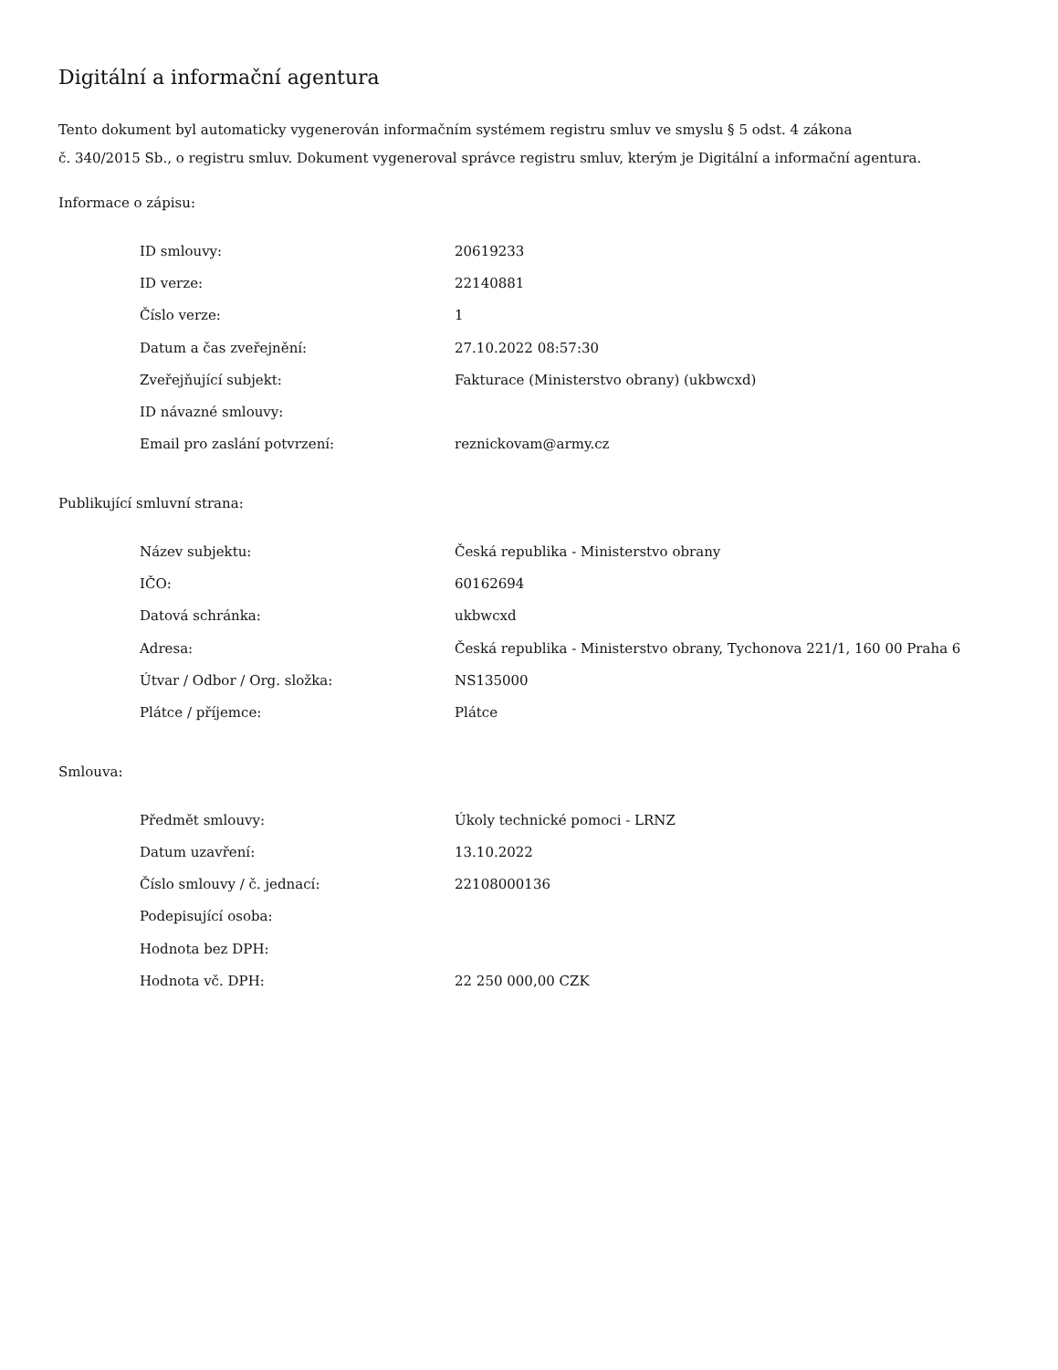Digitální a informační agentura
Tento dokument byl automaticky vygenerován informačním systémem registru smluv ve smyslu § 5 odst. 4 zákona
č. 340/2015 Sb., o registru smluv. Dokument vygeneroval správce registru smluv, kterým je Digitální a informační agentura.
Informace o zápisu:
| ID smlouvy: | 20619233 |
| ID verze: | 22140881 |
| Číslo verze: | 1 |
| Datum a čas zveřejnění: | 27.10.2022 08:57:30 |
| Zveřejňující subjekt: | Fakturace (Ministerstvo obrany) (ukbwcxd) |
| ID návazné smlouvy: | |
| Email pro zaslání potvrzení: | reznickovam@army.cz |
Publikující smluvní strana:
| Název subjektu: | Česká republika - Ministerstvo obrany |
| IČO: | 60162694 |
| Datová schránka: | ukbwcxd |
| Adresa: | Česká republika - Ministerstvo obrany, Tychonova 221/1, 160 00 Praha 6 |
| Útvar / Odbor / Org. složka: | NS135000 |
| Plátce / příjemce: | Plátce |
Smlouva:
| Předmět smlouvy: | Úkoly technické pomoci - LRNZ |
| Datum uzavření: | 13.10.2022 |
| Číslo smlouvy / č. jednací: | 22108000136 |
| Podepisující osoba: | |
| Hodnota bez DPH: | |
| Hodnota vč. DPH: | 22 250 000,00 CZK |